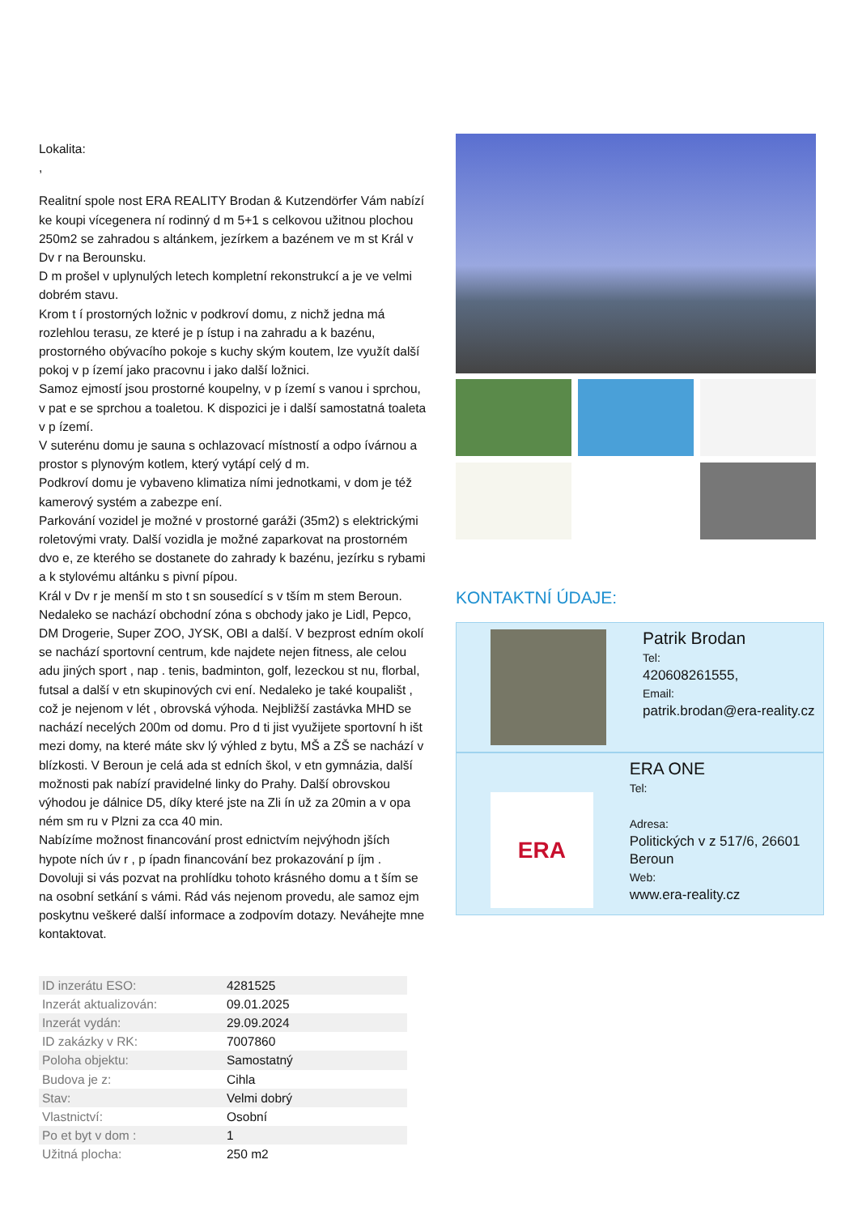Lokalita:
,
Realitní spole nost ERA REALITY Brodan & Kutzendörfer Vám nabízí ke koupi vícegenera ní rodinný d m 5+1 s celkovou užitnou plochou 250m2 se zahradou s altánkem, jezírkem a bazénem ve m st Král v Dv r na Berounsku.
D m prošel v uplynulých letech kompletní rekonstrukcí a je ve velmi dobrém stavu.
Krom t í prostorných ložnic v podkroví domu, z nichž jedna má rozlehlou terasu, ze které je p ístup i na zahradu a k bazénu, prostorného obývacího pokoje s kuchy ským koutem, lze využít další pokoj v p ízemí jako pracovnu i jako další ložnici.
Samoz ejmostí jsou prostorné koupelny, v p ízemí s vanou i sprchou, v pat e se sprchou a toaletou. K dispozici je i další samostatná toaleta v p ízemí.
V suterénu domu je sauna s ochlazovací místností a odpo ívárnou a prostor s plynovým kotlem, který vytápí celý d m.
Podkroví domu je vybaveno klimatiza ními jednotkami, v dom je též kamerový systém a zabezpe ení.
Parkování vozidel je možné v prostorné garáži (35m2) s elektrickými roletovými vraty. Další vozidla je možné zaparkovat na prostorném dvo e, ze kterého se dostanete do zahrady k bazénu, jezírku s rybami a k stylovému altánku s pivní pípou.
Král v Dv r je menší m sto t sn sousedící s v tším m stem Beroun. Nedaleko se nachází obchodní zóna s obchody jako je Lidl, Pepco, DM Drogerie, Super ZOO, JYSK, OBI a další. V bezprost edním okolí se nachází sportovní centrum, kde najdete nejen fitness, ale celou adu jiných sport , nap . tenis, badminton, golf, lezeckou st nu, florbal, futsal a další v etn skupinových cvi ení. Nedaleko je také koupališt , což je nejenom v lét , obrovská výhoda. Nejbližší zastávka MHD se nachází necelých 200m od domu. Pro d ti jist využijete sportovní h išt mezi domy, na které máte skv lý výhled z bytu, MŠ a ZŠ se nachází v blízkosti. V Beroun je celá ada st edních škol, v etn gymnázia, další možnosti pak nabízí pravidelné linky do Prahy. Další obrovskou výhodou je dálnice D5, díky které jste na Zli ín už za 20min a v opa ném sm ru v Plzni za cca 40 min.
Nabízíme možnost financování prost ednictvím nejvýhodn jších hypote ních úv r , p ípadn financování bez prokazování p íjm .
Dovoluji si vás pozvat na prohlídku tohoto krásného domu a t ším se na osobní setkání s vámi. Rád vás nejenom provedu, ale samoz ejm poskytnu veškeré další informace a zodpovím dotazy. Neváhejte mne kontaktovat.
| ID inzerátu ESO: | 4281525 |
| Inzerát aktualizován: | 09.01.2025 |
| Inzerát vydán: | 29.09.2024 |
| ID zakázky v RK: | 7007860 |
| Poloha objektu: | Samostatný |
| Budova je z: | Cihla |
| Stav: | Velmi dobrý |
| Vlastnictví: | Osobní |
| Po et byt v dom : | 1 |
| Užitná plocha: | 250 m2 |
KONTAKTNÍ ÚDAJE:
Patrik Brodan
Tel:
420608261555,
Email:
patrik.brodan@era-reality.cz
ERA
ERA ONE
Tel:
Adresa:
Politických v z 517/6, 26601 Beroun
Web:
www.era-reality.cz